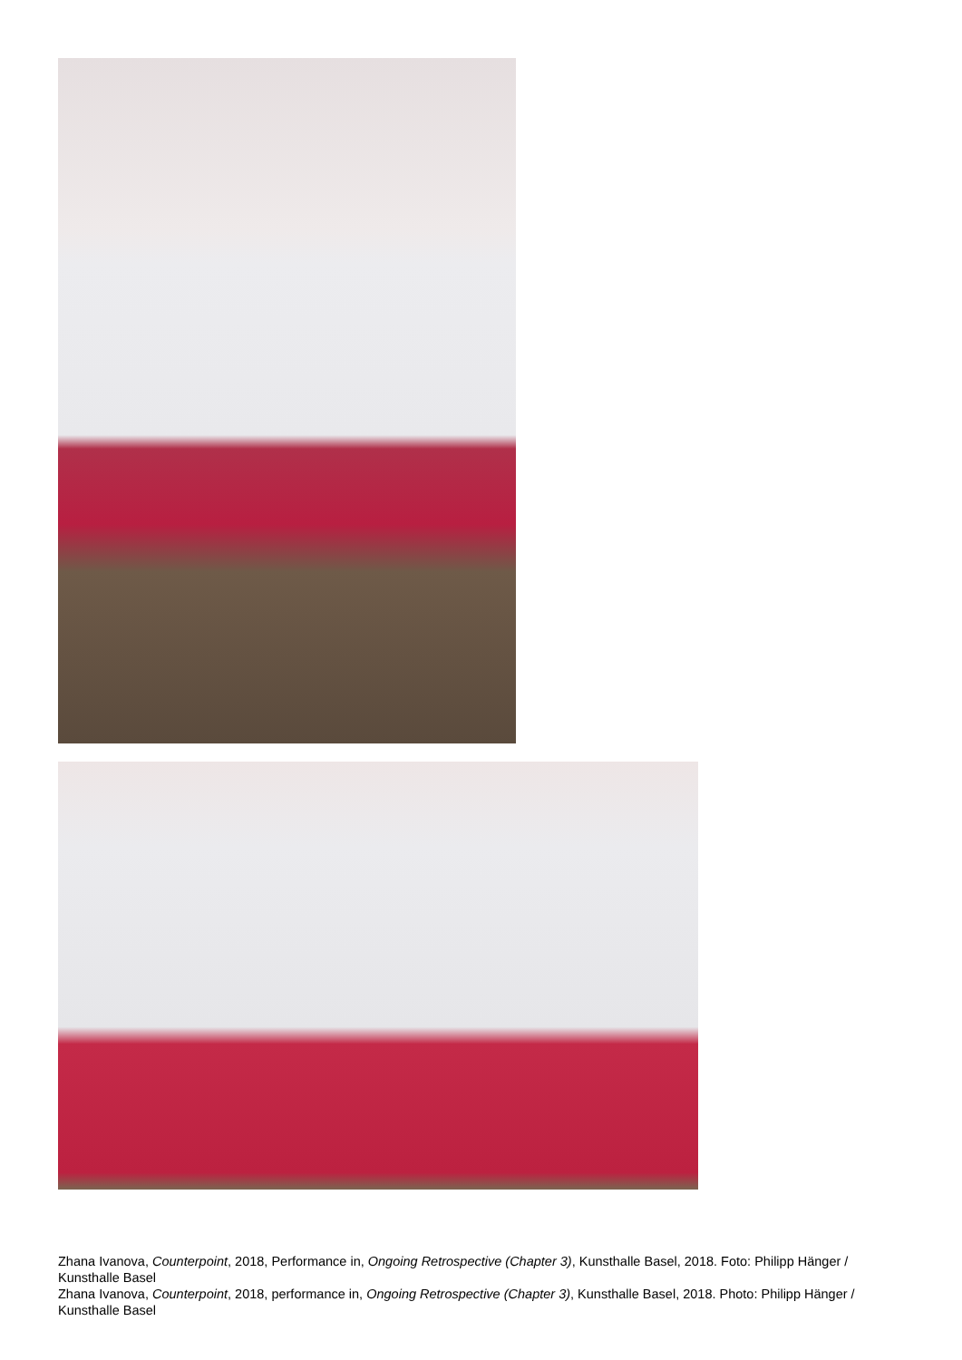Zhana Ivanova, Counterpoint, 2018, Performance in, Ongoing Retrospective (Chapter 3), Kunsthalle Basel, 2018. Foto: Philipp Hänger / Kunsthalle Basel
Zhana Ivanova, Counterpoint, 2018, performance in, Ongoing Retrospective (Chapter 3), Kunsthalle Basel, 2018. Photo: Philipp Hänger / Kunsthalle Basel